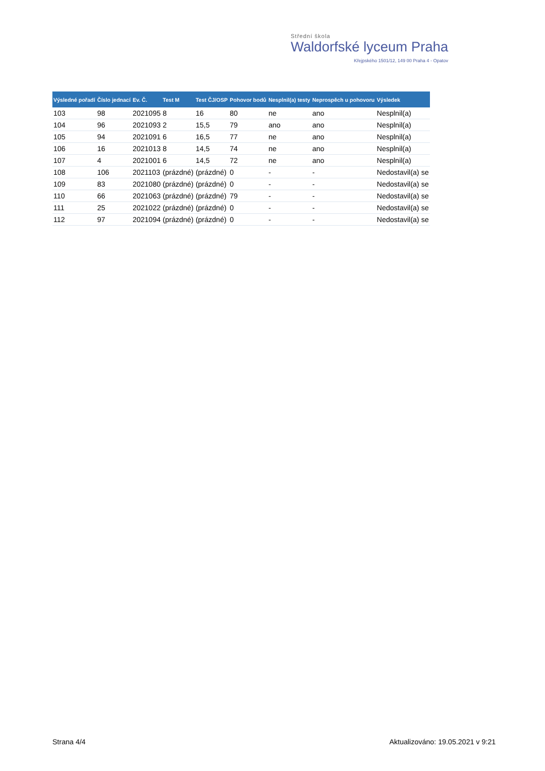Střední škola
Waldorfské lyceum Praha
Křejpského 1501/12, 149 00 Praha 4 - Opatov
| Výsledné pořadí | Číslo jednací | Ev. Č. | Test M | Test ČJ/OSP | Pohovor bodů | Nesplnil(a) testy | Neprospěch u pohovoru | Výsledek |
| --- | --- | --- | --- | --- | --- | --- | --- | --- |
| 103 | 98 | 2021095 | 8 | 16 | 80 | ne | ano | Nesplnil(a) |
| 104 | 96 | 2021093 | 2 | 15,5 | 79 | ano | ano | Nesplnil(a) |
| 105 | 94 | 2021091 | 6 | 16,5 | 77 | ne | ano | Nesplnil(a) |
| 106 | 16 | 2021013 | 8 | 14,5 | 74 | ne | ano | Nesplnil(a) |
| 107 | 4 | 2021001 | 6 | 14,5 | 72 | ne | ano | Nesplnil(a) |
| 108 | 106 | 2021103 | (prázdné) | (prázdné) | 0 | - | - | Nedostavil(a) se |
| 109 | 83 | 2021080 | (prázdné) | (prázdné) | 0 | - | - | Nedostavil(a) se |
| 110 | 66 | 2021063 | (prázdné) | (prázdné) | 79 | - | - | Nedostavil(a) se |
| 111 | 25 | 2021022 | (prázdné) | (prázdné) | 0 | - | - | Nedostavil(a) se |
| 112 | 97 | 2021094 | (prázdné) | (prázdné) | 0 | - | - | Nedostavil(a) se |
Strana 4/4
Aktualizováno: 19.05.2021 v 9:21